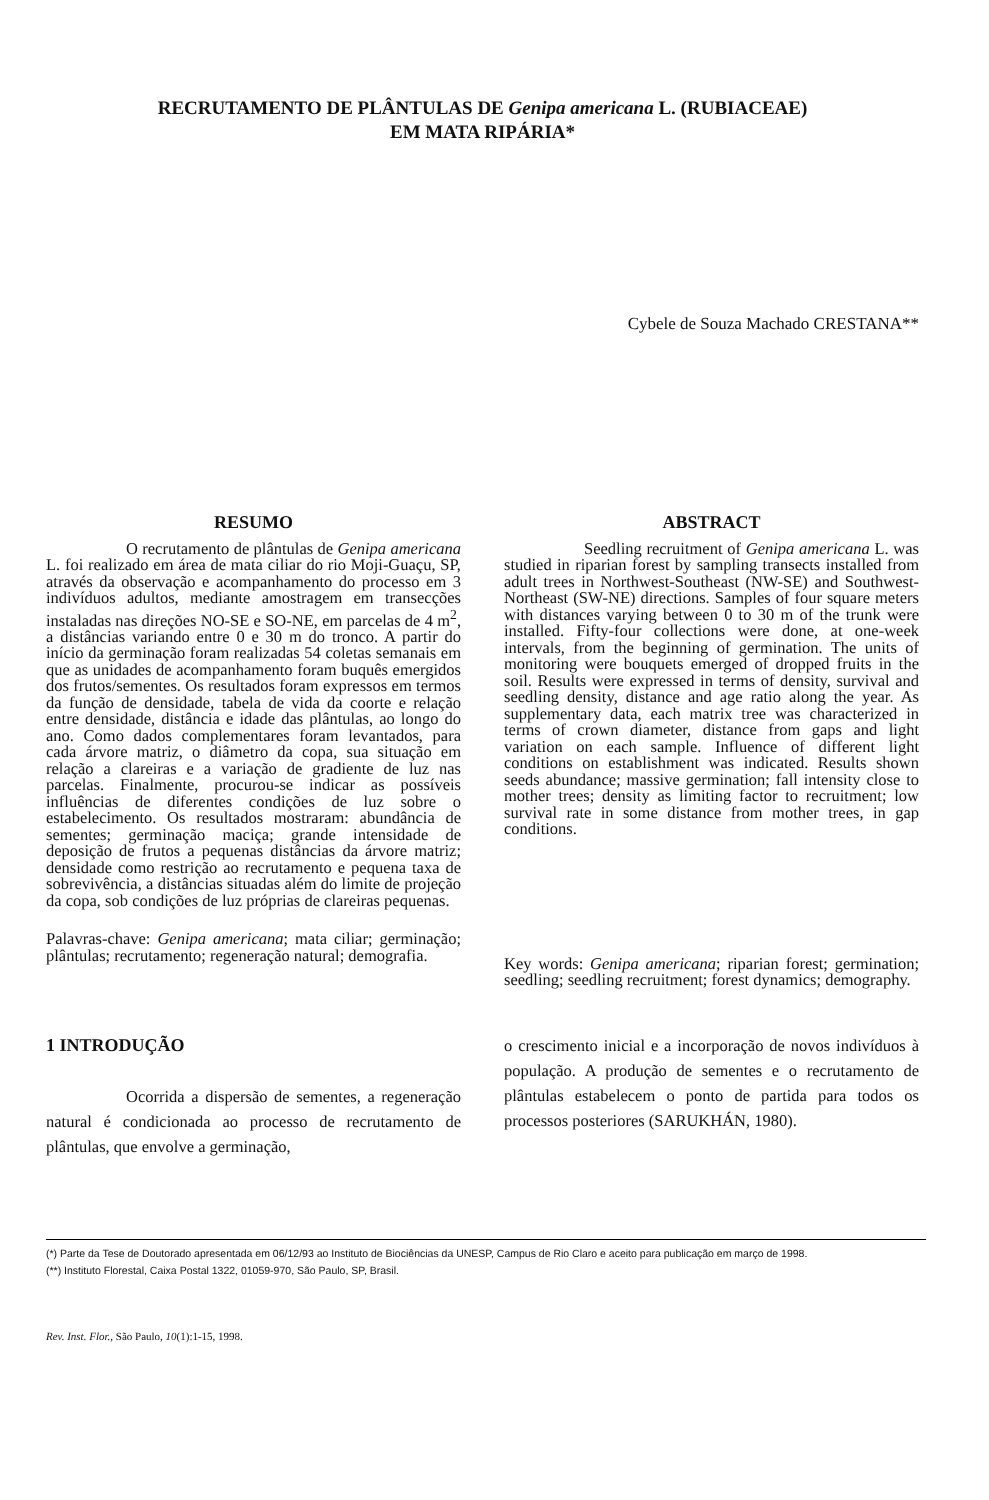RECRUTAMENTO DE PLÂNTULAS DE Genipa americana L. (RUBIACEAE)
EM MATA RIPÁRIA*
Cybele de Souza Machado CRESTANA**
RESUMO
O recrutamento de plântulas de Genipa americana L. foi realizado em área de mata ciliar do rio Moji-Guaçu, SP, através da observação e acompanhamento do processo em 3 indivíduos adultos, mediante amostragem em transecções instaladas nas direções NO-SE e SO-NE, em parcelas de 4 m<sup>2</sup>, a distâncias variando entre 0 e 30 m do tronco. A partir do início da germinação foram realizadas 54 coletas semanais em que as unidades de acompanhamento foram buquês emergidos dos frutos/sementes. Os resultados foram expressos em termos da função de densidade, tabela de vida da coorte e relação entre densidade, distância e idade das plântulas, ao longo do ano. Como dados complementares foram levantados, para cada árvore matriz, o diâmetro da copa, sua situação em relação a clareiras e a variação de gradiente de luz nas parcelas. Finalmente, procurou-se indicar as possíveis influências de diferentes condições de luz sobre o estabelecimento. Os resultados mostraram: abundância de sementes; germinação maciça; grande intensidade de deposição de frutos a pequenas distâncias da árvore matriz; densidade como restrição ao recrutamento e pequena taxa de sobrevivência, a distâncias situadas além do limite de projeção da copa, sob condições de luz próprias de clareiras pequenas.
Palavras-chave: Genipa americana; mata ciliar; germinação; plântulas; recrutamento; regeneração natural; demografia.
ABSTRACT
Seedling recruitment of Genipa americana L. was studied in riparian forest by sampling transects installed from adult trees in Northwest-Southeast (NW-SE) and Southwest-Northeast (SW-NE) directions. Samples of four square meters with distances varying between 0 to 30 m of the trunk were installed. Fifty-four collections were done, at one-week intervals, from the beginning of germination. The units of monitoring were bouquets emerged of dropped fruits in the soil. Results were expressed in terms of density, survival and seedling density, distance and age ratio along the year. As supplementary data, each matrix tree was characterized in terms of crown diameter, distance from gaps and light variation on each sample. Influence of different light conditions on establishment was indicated. Results shown seeds abundance; massive germination; fall intensity close to mother trees; density as limiting factor to recruitment; low survival rate in some distance from mother trees, in gap conditions.
Key words: Genipa americana; riparian forest; germination; seedling; seedling recruitment; forest dynamics; demography.
1 INTRODUÇÃO
Ocorrida a dispersão de sementes, a regeneração natural é condicionada ao processo de recrutamento de plântulas, que envolve a germinação,
o crescimento inicial e a incorporação de novos indivíduos à população. A produção de sementes e o recrutamento de plântulas estabelecem o ponto de partida para todos os processos posteriores (SARUKHÁN, 1980).
(*) Parte da Tese de Doutorado apresentada em 06/12/93 ao Instituto de Biociências da UNESP, Campus de Rio Claro e aceito para publicação em março de 1998.
(**) Instituto Florestal, Caixa Postal 1322, 01059-970, São Paulo, SP, Brasil.
Rev. Inst. Flor., São Paulo, 10(1):1-15, 1998.